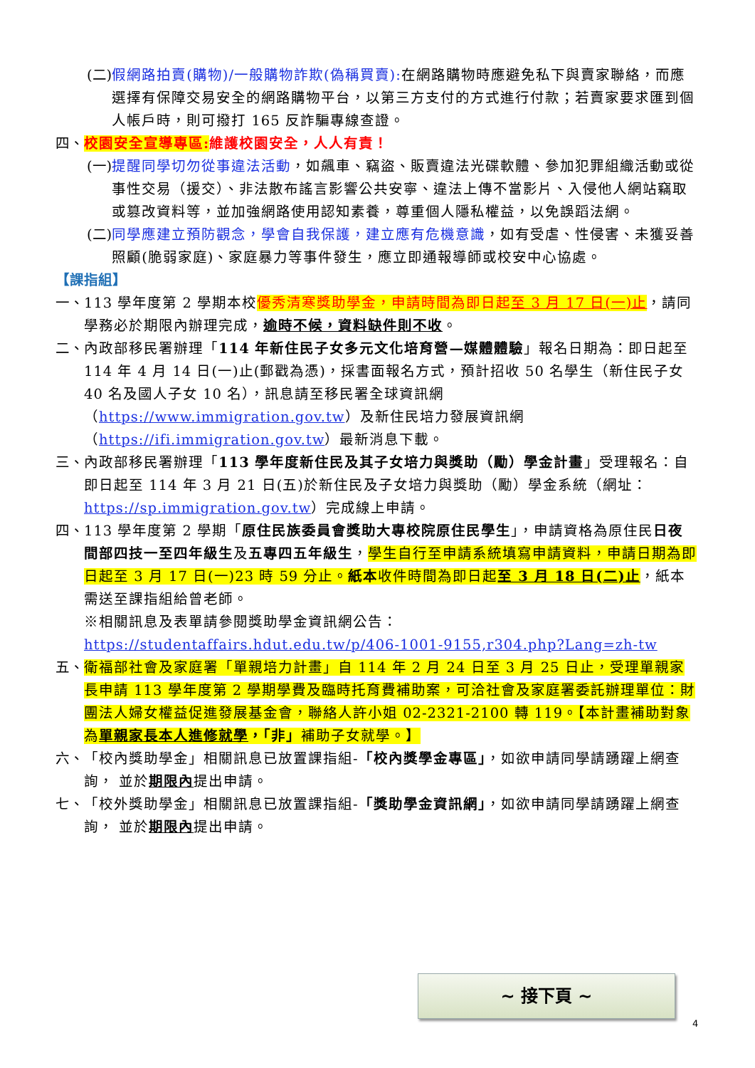(二) 假網路拍賣(購物)/一般購物詐欺(偽稱買賣): 在網路購物時應避免私下與賣家聯絡，而應選擇有保障交易安全的網路購物平台，以第三方支付的方式進行付款；若賣家要求匯到個人帳戶時，則可撥打 165 反詐騙專線查證。
四、 校園安全宣導專區: 維護校園安全，人人有責！
(一) 提醒同學切勿從事違法活動，如飆車、竊盜、販賣違法光碟軟體、參加犯罪組織活動或從事性交易（援交）、非法散布謠言影響公共安寧、違法上傳不當影片、入侵他人網站竊取或篡改資料等，並加強網路使用認知素養，尊重個人隱私權益，以免誤蹈法網。
(二) 同學應建立預防觀念，學會自我保護，建立應有危機意識，如有受虐、性侵害、未獲妥善照顧(脆弱家庭)、家庭暴力等事件發生，應立即通報導師或校安中心協處。
【課指組】
一、 113 學年度第 2 學期本校優秀清寒獎助學金，申請時間為即日起至 3 月 17 日(一)止，請同學務必於期限內辦理完成，逾時不候，資料缺件則不收。
二、 內政部移民署辦理「114 年新住民子女多元文化培育營—媒體體驗」報名日期為：即日起至 114 年 4 月 14 日(一)止(郵戳為憑)，採書面報名方式，預計招收 50 名學生（新住民子女 40 名及國人子女 10 名），訊息請至移民署全球資訊網（https://www.immigration.gov.tw）及新住民培力發展資訊網（https://ifi.immigration.gov.tw）最新消息下載。
三、 內政部移民署辦理「113 學年度新住民及其子女培力與獎助（勵）學金計畫」受理報名：自即日起至 114 年 3 月 21 日(五)於新住民及子女培力與獎助（勵）學金系統（網址：https://sp.immigration.gov.tw）完成線上申請。
四、 113 學年度第 2 學期「原住民族委員會獎助大專校院原住民學生」，申請資格為原住民日夜間部四技一至四年級生及五專四五年級生，學生自行至申請系統填寫申請資料，申請日期為即日起至 3 月 17 日(一)23 時 59 分止。紙本收件時間為即日起至 3 月 18 日(二)止，紙本需送至課指組給曾老師。
※相關訊息及表單請參閱獎助學金資訊網公告：
https://studentaffairs.hdut.edu.tw/p/406-1001-9155,r304.php?Lang=zh-tw
五、 衛福部社會及家庭署「單親培力計畫」自 114 年 2 月 24 日至 3 月 25 日止，受理單親家長申請 113 學年度第 2 學期學費及臨時托育費補助案，可洽社會及家庭署委託辦理單位：財團法人婦女權益促進發展基金會，聯絡人許小姐 02-2321-2100 轉 119。【本計畫補助對象為單親家長本人進修就學，「非」補助子女就學。】
六、 「校內獎助學金」相關訊息已放置課指組-「校內獎學金專區」，如欲申請同學請踴躍上網查詢， 並於期限內提出申請。
七、 「校外獎助學金」相關訊息已放置課指組-「獎助學金資訊網」，如欲申請同學請踴躍上網查詢， 並於期限內提出申請。
~ 接下頁 ~
4